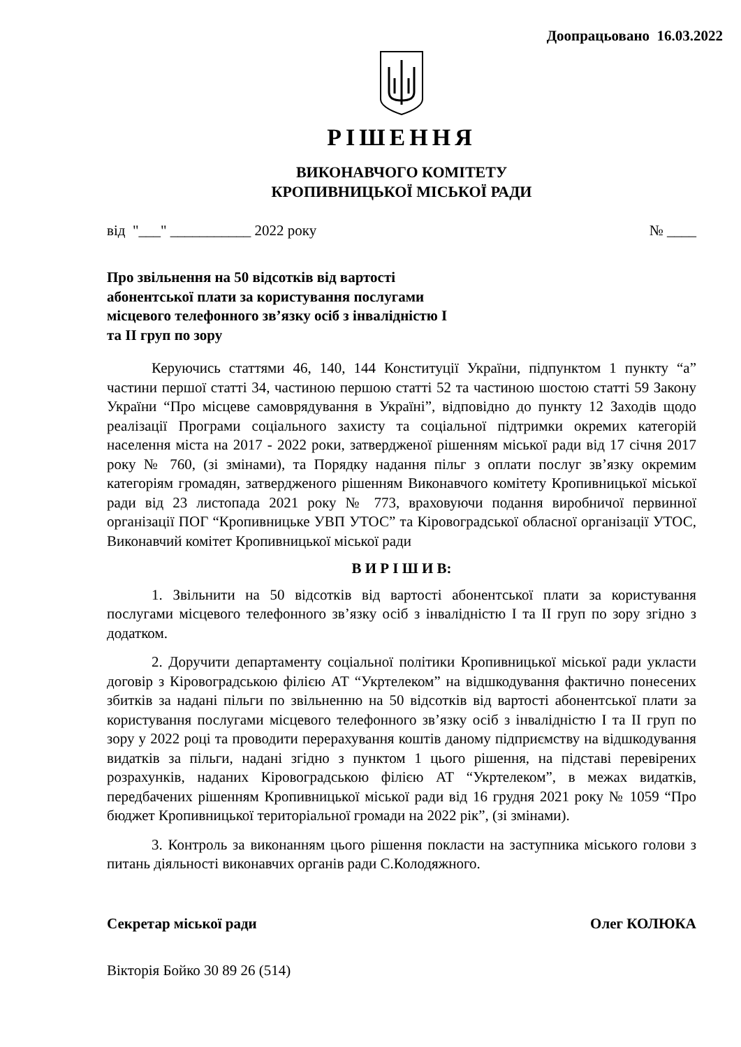Доопрацьовано 16.03.2022
РІШЕННЯ
ВИКОНАВЧОГО КОМІТЕТУ
КРОПИВНИЦЬКОЇ МІСЬКОЇ РАДИ
від "___" ___________ 2022 року № ____
Про звільнення на 50 відсотків від вартості абонентської плати за користування послугами місцевого телефонного зв’язку осіб з інвалідністю І та ІІ груп по зору
Керуючись статтями 46, 140, 144 Конституції України, підпунктом 1 пункту “а” частини першої статті 34, частиною першою статті 52 та частиною шостою статті 59 Закону України “Про місцеве самоврядування в Україні”, відповідно до пункту 12 Заходів щодо реалізації Програми соціального захисту та соціальної підтримки окремих категорій населення міста на 2017 - 2022 роки, затвердженої рішенням міської ради від 17 січня 2017 року № 760, (зі змінами), та Порядку надання пільг з оплати послуг зв’язку окремим категоріям громадян, затвердженого рішенням Виконавчого комітету Кропивницької міської ради від 23 листопада 2021 року № 773, враховуючи подання виробничої первинної організації ПОГ “Кропивницьке УВП УТОС” та Кіровоградської обласної організації УТОС, Виконавчий комітет Кропивницької міської ради
В И Р І Ш И В:
1. Звільнити на 50 відсотків від вартості абонентської плати за користування послугами місцевого телефонного зв’язку осіб з інвалідністю І та ІІ груп по зору згідно з додатком.
2. Доручити департаменту соціальної політики Кропивницької міської ради укласти договір з Кіровоградською філією АТ “Укртелеком” на відшкодування фактично понесених збитків за надані пільги по звільненню на 50 відсотків від вартості абонентської плати за користування послугами місцевого телефонного зв’язку осіб з інвалідністю І та ІІ груп по зору у 2022 році та проводити перерахування коштів даному підприємству на відшкодування видатків за пільги, надані згідно з пунктом 1 цього рішення, на підставі перевірених розрахунків, наданих Кіровоградською філією АТ “Укртелеком”, в межах видатків, передбачених рішенням Кропивницької міської ради від 16 грудня 2021 року № 1059 “Про бюджет Кропивницької територіальної громади на 2022 рік”, (зі змінами).
3. Контроль за виконанням цього рішення покласти на заступника міського голови з питань діяльності виконавчих органів ради С.Колодяжного.
Секретар міської ради Олег КОЛЮКА
Вікторія Бойко 30 89 26 (514)